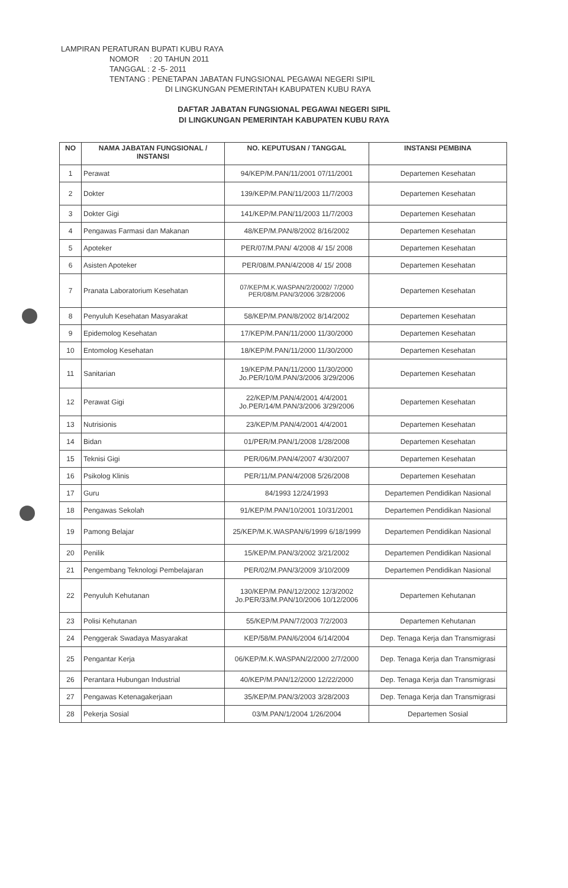LAMPIRAN PERATURAN BUPATI KUBU RAYA
NOMOR : 20 TAHUN 2011
TANGGAL : 2 -5- 2011
TENTANG : PENETAPAN JABATAN FUNGSIONAL PEGAWAI NEGERI SIPIL
DI LINGKUNGAN PEMERINTAH KABUPATEN KUBU RAYA
DAFTAR JABATAN FUNGSIONAL PEGAWAI NEGERI SIPIL
DI LINGKUNGAN PEMERINTAH KABUPATEN KUBU RAYA
| NO | NAMA JABATAN FUNGSIONAL / INSTANSI | NO. KEPUTUSAN / TANGGAL | INSTANSI PEMBINA |
| --- | --- | --- | --- |
| 1 | Perawat | 94/KEP/M.PAN/11/2001 07/11/2001 | Departemen Kesehatan |
| 2 | Dokter | 139/KEP/M.PAN/11/2003 11/7/2003 | Departemen Kesehatan |
| 3 | Dokter Gigi | 141/KEP/M.PAN/11/2003 11/7/2003 | Departemen Kesehatan |
| 4 | Pengawas Farmasi dan Makanan | 48/KEP/M.PAN/8/2002 8/16/2002 | Departemen Kesehatan |
| 5 | Apoteker | PER/07/M.PAN/ 4/2008 4/ 15/ 2008 | Departemen Kesehatan |
| 6 | Asisten Apoteker | PER/08/M.PAN/4/2008 4/ 15/ 2008 | Departemen Kesehatan |
| 7 | Pranata Laboratorium Kesehatan | 07/KEP/M.K.WASPAN/2/20002/ 7/2000 PER/08/M.PAN/3/2006 3/28/2006 | Departemen Kesehatan |
| 8 | Penyuluh Kesehatan Masyarakat | 58/KEP/M.PAN/8/2002 8/14/2002 | Departemen Kesehatan |
| 9 | Epidemolog Kesehatan | 17/KEP/M.PAN/11/2000 11/30/2000 | Departemen Kesehatan |
| 10 | Entomolog Kesehatan | 18/KEP/M.PAN/11/2000 11/30/2000 | Departemen Kesehatan |
| 11 | Sanitarian | 19/KEP/M.PAN/11/2000 11/30/2000 Jo.PER/10/M.PAN/3/2006 3/29/2006 | Departemen Kesehatan |
| 12 | Perawat Gigi | 22/KEP/M.PAN/4/2001 4/4/2001 Jo.PER/14/M.PAN/3/2006 3/29/2006 | Departemen Kesehatan |
| 13 | Nutrisionis | 23/KEP/M.PAN/4/2001 4/4/2001 | Departemen Kesehatan |
| 14 | Bidan | 01/PER/M.PAN/1/2008 1/28/2008 | Departemen Kesehatan |
| 15 | Teknisi Gigi | PER/06/M.PAN/4/2007 4/30/2007 | Departemen Kesehatan |
| 16 | Psikolog Klinis | PER/11/M.PAN/4/2008 5/26/2008 | Departemen Kesehatan |
| 17 | Guru | 84/1993 12/24/1993 | Departemen Pendidikan Nasional |
| 18 | Pengawas Sekolah | 91/KEP/M.PAN/10/2001 10/31/2001 | Departemen Pendidikan Nasional |
| 19 | Pamong Belajar | 25/KEP/M.K.WASPAN/6/1999 6/18/1999 | Departemen Pendidikan Nasional |
| 20 | Penilik | 15/KEP/M.PAN/3/2002 3/21/2002 | Departemen Pendidikan Nasional |
| 21 | Pengembang Teknologi Pembelajaran | PER/02/M.PAN/3/2009 3/10/2009 | Departemen Pendidikan Nasional |
| 22 | Penyuluh Kehutanan | 130/KEP/M.PAN/12/2002 12/3/2002 Jo.PER/33/M.PAN/10/2006 10/12/2006 | Departemen Kehutanan |
| 23 | Polisi Kehutanan | 55/KEP/M.PAN/7/2003 7/2/2003 | Departemen Kehutanan |
| 24 | Penggerak Swadaya Masyarakat | KEP/58/M.PAN/6/2004 6/14/2004 | Dep. Tenaga Kerja dan Transmigrasi |
| 25 | Pengantar Kerja | 06/KEP/M.K.WASPAN/2/2000 2/7/2000 | Dep. Tenaga Kerja dan Transmigrasi |
| 26 | Perantara Hubungan Industrial | 40/KEP/M.PAN/12/2000 12/22/2000 | Dep. Tenaga Kerja dan Transmigrasi |
| 27 | Pengawas Ketenagakerjaan | 35/KEP/M.PAN/3/2003 3/28/2003 | Dep. Tenaga Kerja dan Transmigrasi |
| 28 | Pekerja Sosial | 03/M.PAN/1/2004 1/26/2004 | Departemen Sosial |